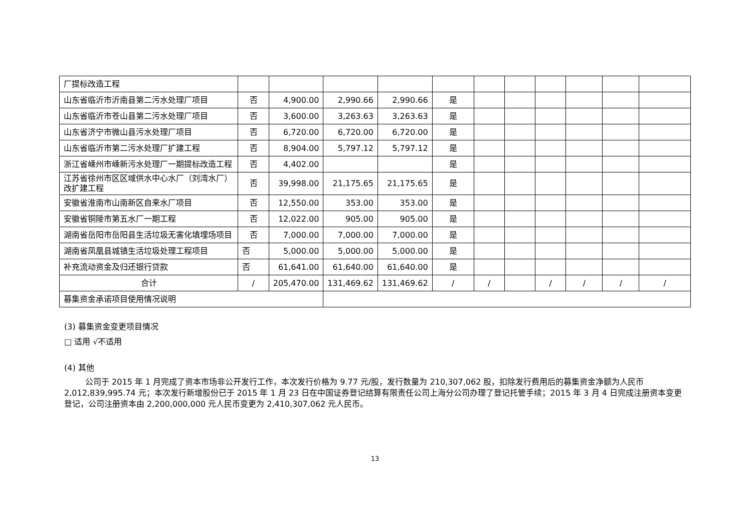| 厂提标改造工程 | | | | | | | | | | | |
| 山东省临沂市沂南县第二污水处理厂项目 | 否 | 4,900.00 | 2,990.66 | 2,990.66 | 是 | | | | | | |
| 山东省临沂市苍山县第二污水处理厂项目 | 否 | 3,600.00 | 3,263.63 | 3,263.63 | 是 | | | | | | |
| 山东省济宁市微山县污水处理厂项目 | 否 | 6,720.00 | 6,720.00 | 6,720.00 | 是 | | | | | | |
| 山东省临沂市第二污水处理厂扩建工程 | 否 | 8,904.00 | 5,797.12 | 5,797.12 | 是 | | | | | | |
| 浙江省嵊州市嵊新污水处理厂一期提标改造工程 | 否 | 4,402.00 | | | 是 | | | | | | |
| 江苏省徐州市区区域供水中心水厂（刘湾水厂）改扩建工程 | 否 | 39,998.00 | 21,175.65 | 21,175.65 | 是 | | | | | | |
| 安徽省淮南市山南新区自来水厂项目 | 否 | 12,550.00 | 353.00 | 353.00 | 是 | | | | | | |
| 安徽省铜陵市第五水厂一期工程 | 否 | 12,022.00 | 905.00 | 905.00 | 是 | | | | | | |
| 湖南省岳阳市岳阳县生活垃圾无害化填埋场项目 | 否 | 7,000.00 | 7,000.00 | 7,000.00 | 是 | | | | | | |
| 湖南省凤凰县城镇生活垃圾处理工程项目 | 否 | 5,000.00 | 5,000.00 | 5,000.00 | 是 | | | | | | |
| 补充流动资金及归还银行贷款 | 否 | 61,641.00 | 61,640.00 | 61,640.00 | 是 | | | | | | |
| 合计 | / | 205,470.00 | 131,469.62 | 131,469.62 | / | / | | / | / | / | / |
| 募集资金承诺项目使用情况说明 | | | | | | | | | | | |
(3) 募集资金变更项目情况
□ 适用 √不适用
(4) 其他
公司于 2015 年 1 月完成了资本市场非公开发行工作，本次发行价格为 9.77 元/股，发行数量为 210,307,062 股，扣除发行费用后的募集资金净额为人民币 2,012,839,995.74 元；本次发行新增股份已于 2015 年 1 月 23 日在中国证券登记结算有限责任公司上海分公司办理了登记托管手续；2015 年 3 月 4 日完成注册资本变更登记，公司注册资本由 2,200,000,000 元人民币变更为 2,410,307,062 元人民币。
13